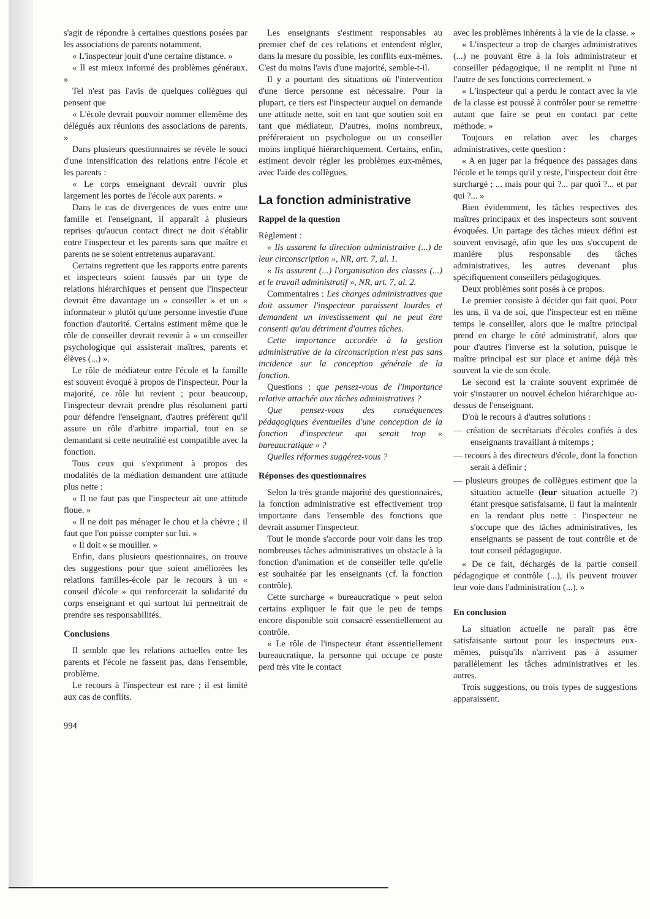s'agit de répondre à certaines questions posées par les associations de parents notamment.
« L'inspecteur jouit d'une certaine distance. »
« Il est mieux informé des problèmes généraux. »
Tel n'est pas l'avis de quelques collègues qui pensent que
« L'école devrait pouvoir nommer ellemême des délégués aux réunions des associations de parents. »
Dans plusieurs questionnaires se révèle le souci d'une intensification des relations entre l'école et les parents :
« Le corps enseignant devrait ouvrir plus largement les portes de l'école aux parents. »
Dans le cas de divergences de vues entre une famille et l'enseignant, il apparaît à plusieurs reprises qu'aucun contact direct ne doit s'établir entre l'inspecteur et les parents sans que maître et parents ne se soient entretenus auparavant.
Certains regrettent que les rapports entre parents et inspecteurs soient faussés par un type de relations hiérarchiques et pensent que l'inspecteur devrait être davantage un « conseiller » et un « informateur » plutôt qu'une personne investie d'une fonction d'autorité. Certains estiment même que le rôle de conseiller devrait revenir à « un conseiller psychologique qui assisterait maîtres, parents et élèves (...) ».
Le rôle de médiateur entre l'école et la famille est souvent évoqué à propos de l'inspecteur. Pour la majorité, ce rôle lui revient ; pour beaucoup, l'inspecteur devrait prendre plus résolument parti pour défendre l'enseignant, d'autres préfèrent qu'il assure un rôle d'arbitre impartial, tout en se demandant si cette neutralité est compatible avec la fonction.
Tous ceux qui s'expriment à propos des modalités de la médiation demandent une attitude plus nette :
« Il ne faut pas que l'inspecteur ait une attitude floue. »
« Il ne doit pas ménager le chou et la chèvre ; il faut que l'on puisse compter sur lui. »
« Il doit « se mouiller. »
Enfin, dans plusieurs questionnaires, on trouve des suggestions pour que soient améliorées les relations familles-école par le recours à un « conseil d'école » qui renforcerait la solidarité du corps enseignant et qui surtout lui permettrait de prendre ses responsabilités.
Conclusions
Il semble que les relations actuelles entre les parents et l'école ne fassent pas, dans l'ensemble, problème.
Le recours à l'inspecteur est rare ; il est limité aux cas de conflits.
994
Les enseignants s'estiment responsables au premier chef de ces relations et entendent régler, dans la mesure du possible, les conflits eux-mêmes. C'est du moins l'avis d'une majorité, semble-t-il.
Il y a pourtant des situations où l'intervention d'une tierce personne est nécessaire. Pour la plupart, ce tiers est l'inspecteur auquel on demande une attitude nette, soit en tant que soutien soit en tant que médiateur. D'autres, moins nombreux, préféreraient un psychologue ou un conseiller moins impliqué hiérarchiquement. Certains, enfin, estiment devoir régler les problèmes eux-mêmes, avec l'aide des collègues.
La fonction administrative
Rappel de la question
Règlement :
« Ils assurent la direction administrative (...) de leur circonscription », NR, art. 7, al. 1.
« Ils assurent (...) l'organisation des classes (...) et le travail administratif », NR, art. 7, al. 2.
Commentaires : Les charges administratives que doit assumer l'inspecteur paraissent lourdes et demandent un investissement qui ne peut être consenti qu'au détriment d'autres tâches.
Cette importance accordée à la gestion administrative de la circonscription n'est pas sans incidence sur la conception générale de la fonction.
Questions : que pensez-vous de l'importance relative attachée aux tâches administratives ?
Que pensez-vous des conséquences pédagogiques éventuelles d'une conception de la fonction d'inspecteur qui serait trop « bureaucratique » ?
Quelles réformes suggérez-vous ?
Réponses des questionnaires
Selon la très grande majorité des questionnaires, la fonction administrative est effectivement trop importante dans l'ensemble des fonctions que devrait assumer l'inspecteur.
Tout le monde s'accorde pour voir dans les trop nombreuses tâches administratives un obstacle à la fonction d'animation et de conseiller telle qu'elle est souhaitée par les enseignants (cf. la fonction contrôle).
Cette surcharge « bureaucratique » peut selon certains expliquer le fait que le peu de temps encore disponible soit consacré essentiellement au contrôle.
« Le rôle de l'inspecteur étant essentiellement bureaucratique, la personne qui occupe ce poste perd très vite le contact
avec les problèmes inhérents à la vie de la classe. »
« L'inspecteur a trop de charges administratives (...) ne pouvant être à la fois administrateur et conseiller pédagogique, il ne remplit ni l'une ni l'autre de ses fonctions correctement. »
« L'inspecteur qui a perdu le contact avec la vie de la classe est poussé à contrôler pour se remettre autant que faire se peut en contact par cette méthode. »
Toujours en relation avec les charges administratives, cette question :
« A en juger par la fréquence des passages dans l'école et le temps qu'il y reste, l'inspecteur doit être surchargé ; ... mais pour qui ?... par quoi ?... et par qui ?... »
Bien évidemment, les tâches respectives des maîtres principaux et des inspecteurs sont souvent évoquées. Un partage des tâches mieux défini est souvent envisagé, afin que les uns s'occupent de manière plus responsable des tâches administratives, les autres devenant plus spécifiquement conseillers pédagogiques.
Deux problèmes sont posés à ce propos.
Le premier consiste à décider qui fait quoi. Pour les uns, il va de soi, que l'inspecteur est en même temps le conseiller, alors que le maître principal prend en charge le côté administratif, alors que pour d'autres l'inverse est la solution, puisque le maître principal est sur place et anime déjà très souvent la vie de son école.
Le second est la crainte souvent exprimée de voir s'instaurer un nouvel échelon hiérarchique au-dessus de l'enseignant.
D'où le recours à d'autres solutions :
— création de secrétariats d'écoles confiés à des enseignants travaillant à mitemps ;
— recours à des directeurs d'école, dont la fonction serait à définir ;
— plusieurs groupes de collègues estiment que la situation actuelle (leur situation actuelle ?) étant presque satisfaisante, il faut la maintenir en la rendant plus nette : l'inspecteur ne s'occupe que des tâches administratives, les enseignants se passent de tout contrôle et de tout conseil pédagogique.
« De ce fait, déchargés de la partie conseil pédagogique et contrôle (...), ils peuvent trouver leur voie dans l'administration (...). »
En conclusion
La situation actuelle ne paraît pas être satisfaisante surtout pour les inspecteurs eux-mêmes, puisqu'ils n'arrivent pas à assumer parallèlement les tâches administratives et les autres.
Trois suggestions, ou trois types de suggestions apparaissent.